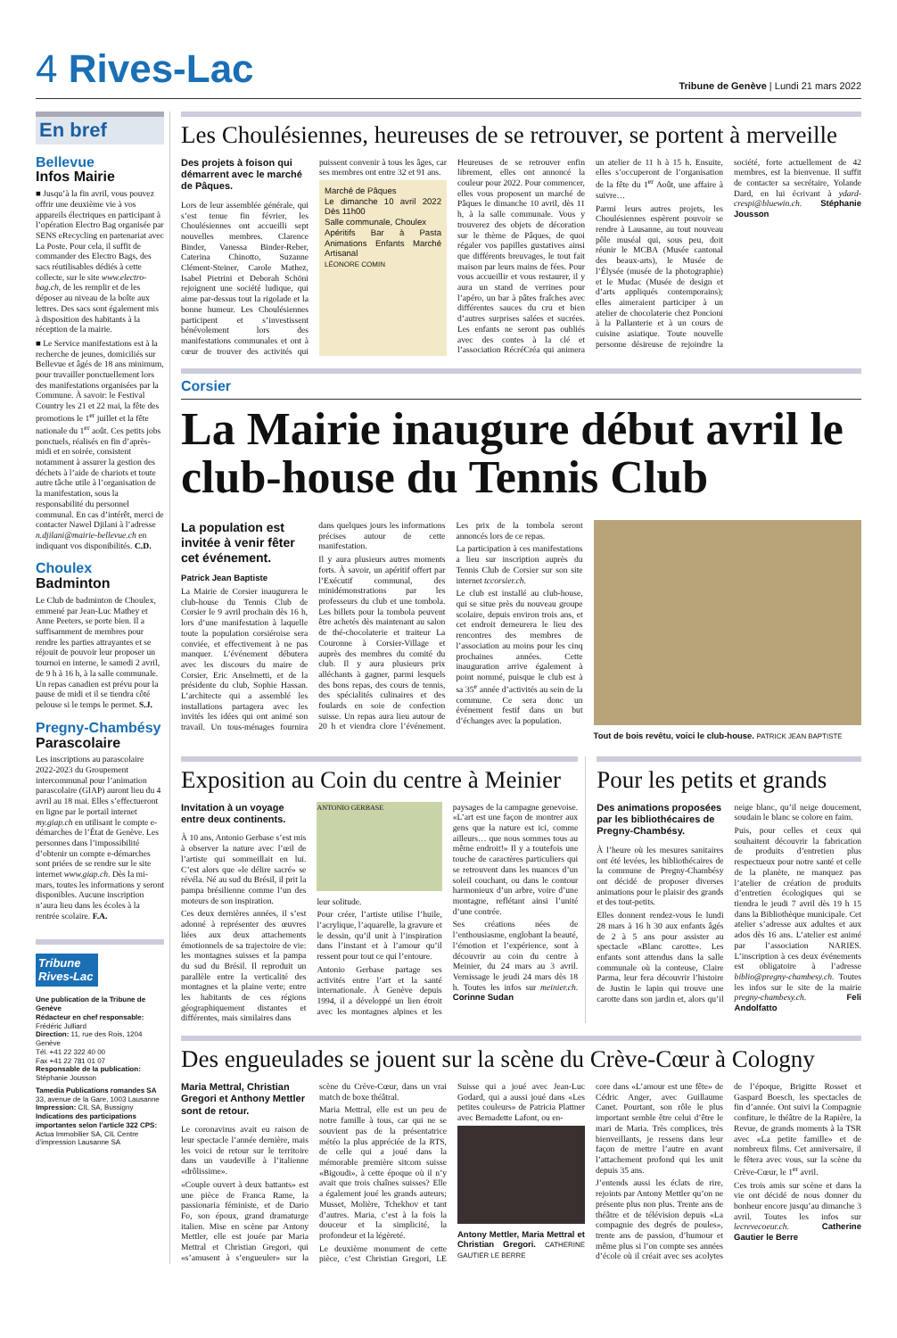4 Rives-Lac
Tribune de Genève | Lundi 21 mars 2022
En bref
Bellevue
Infos Mairie
■ Jusqu’à la fin avril, vous pouvez offrir une deuxième vie à vos appareils électriques en participant à l’opération Electro Bag organisée par SENS eRecycling en partenariat avec La Poste. Pour cela, il suffit de commander des Electro Bags, des sacs réutilisables dédiés à cette collecte, sur le site www.electro-bag.ch, de les remplir et de les déposer au niveau de la boîte aux lettres. Des sacs sont également mis à disposition des habitants à la réception de la mairie.
■ Le Service manifestations est à la recherche de jeunes, domiciliés sur Bellevue et âgés de 18 ans minimum, pour travailler ponctuellement lors des manifestations organisées par la Commune. À savoir: le Festival Country les 21 et 22 mai, la fête des promotions le 1<sup>er</sup> juillet et la fête nationale du 1<sup>er</sup> août. Ces petits jobs ponctuels, réalisés en fin d’après-midi et en soirée, consistent notamment à assurer la gestion des déchets à l’aide de chariots et toute autre tâche utile à l’organisation de la manifestation, sous la responsabilité du personnel communal. En cas d’intérêt, merci de contacter Nawel Djilani à l’adresse n.djilani@mairie-bellevue.ch en indiquant vos disponibilités. C.D.
Choulex
Badminton
Le Club de badminton de Choulex, emmené par Jean-Luc Mathey et Anne Peeters, se porte bien. Il a suffisamment de membres pour rendre les parties attrayantes et se réjouit de pouvoir leur proposer un tournoi en interne, le samedi 2 avril, de 9 h à 16 h, à la salle communale. Un repas canadien est prévu pour la pause de midi et il se tiendra côté pelouse si le temps le permet. S.J.
Pregny-Chambésy
Parascolaire
Les inscriptions au parascolaire 2022-2023 du Groupement intercommunal pour l’animation parascolaire (GIAP) auront lieu du 4 avril au 18 mai. Elles s’effectueront en ligne par le portail internet my.giap.ch en utilisant le compte e-démarches de l’État de Genève. Les personnes dans l’impossibilité d’obtenir un compte e-démarches sont priées de se rendre sur le site internet www.giap.ch. Dès la mi-mars, toutes les informations y seront disponibles. Aucune inscription n’aura lieu dans les écoles à la rentrée scolaire. F.A.
Tribune Rives-Lac
Une publication de la Tribune de Genève
Rédacteur en chef responsable: Frédéric Julliard
Direction: 11, rue des Rois, 1204 Genève
Tél. +41 22 322 40 00
Fax +41 22 781 01 07
Responsable de la publication: Stéphanie Jousson
Tamedia Publications romandes SA 33, avenue de la Gare, 1003 Lausanne
Impression: CIL SA, Bussigny
Indications des participations importantes selon l’article 322 CPS: Actua Immobilier SA, CIL Centre d’impression Lausanne SA
Les Choulésiennes, heureuses de se retrouver, se portent à merveille
Des projets à foison qui démarrent avec le marché de Pâques.
Lors de leur assemblée générale, qui s’est tenue fin février, les Choulésiennes ont accueilli sept nouvelles membres. Clarence Binder, Vanessa Binder-Reber, Caterina Chinotto, Suzanne Clément-Steiner, Carole Mathez, Isabel Pietrini et Deborah Schöni rejoignent une société ludique, qui aime par-dessus tout la rigolade et la bonne humeur. Les Choulésiennes participent et s’investissent bénévolement lors des manifestations communales et ont à cœur de trouver des activités qui puissent convenir à tous les âges, car ses membres ont entre 32 et 91 ans.
Marché de Pâques
Le dimanche 10 avril 2022 Dès 11h00
Salle communale, Choulex
Apéritifs Bar à Pasta Animations Enfants Marché Artisanal
LÉONORE COMIN
Heureuses de se retrouver enfin librement, elles ont annoncé la couleur pour 2022. Pour commencer, elles vous proposent un marché de Pâques le dimanche 10 avril, dès 11 h, à la salle communale. Vous y trouverez des objets de décoration sur le thème de Pâques, de quoi régaler vos papilles gustatives ainsi que différents breuvages, le tout fait maison par leurs mains de fées. Pour vous accueillir et vous restaurer, il y aura un stand de verrines pour l’apéro, un bar à pâtes fraîches avec différentes sauces du cru et bien d’autres surprises salées et sucrées. Les enfants ne seront pas oubliés avec des contes à la clé et l’association RécréCréa qui animera un atelier de 11 h à 15 h. Ensuite, elles s’occuperont de l’organisation de la fête du 1<sup>er</sup> Août, une affaire à suivre…
Parmi leurs autres projets, les Choulésiennes espèrent pouvoir se rendre à Lausanne, au tout nouveau pôle muséal qui, sous peu, doit réunir le MCBA (Musée cantonal des beaux-arts), le Musée de l’Élysée (musée de la photographie) et le Mudac (Musée de design et d’arts appliqués contemporains); elles aimeraient participer à un atelier de chocolaterie chez Poncioni à la Pallanterie et à un cours de cuisine asiatique. Toute nouvelle personne désireuse de rejoindre la société, forte actuellement de 42 membres, est la bienvenue. Il suffit de contacter sa secrétaire, Yolande Dard, en lui écrivant à ydard-crespi@bluewin.ch. Stéphanie Jousson
Corsier
La Mairie inaugure début avril le club-house du Tennis Club
La population est invitée à venir fêter cet événement.
Patrick Jean Baptiste
La Mairie de Corsier inaugurera le club-house du Tennis Club de Corsier le 9 avril prochain dès 16 h, lors d’une manifestation à laquelle toute la population corsiéroise sera conviée, et effectivement à ne pas manquer. L’événement débutera avec les discours du maire de Corsier, Eric Anselmetti, et de la présidente du club, Sophie Hassan. L’architecte qui a assemblé les installations partagera avec les invités les idées qui ont animé son travail. Un tous-ménages fournira dans quelques jours les informations précises autour de cette manifestation.
Il y aura plusieurs autres moments forts. À savoir, un apéritif offert par l’Exécutif communal, des minidémonstrations par les professeurs du club et une tombola. Les billets pour la tombola peuvent être achetés dès maintenant au salon de thé-chocolaterie et traiteur La Couronne à Corsier-Village et auprès des membres du comité du club. Il y aura plusieurs prix alléchants à gagner, parmi lesquels des bons repas, des cours de tennis, des spécialités culinaires et des foulards en soie de confection suisse. Un repas aura lieu autour de 20 h et viendra clore l’événement. Les prix de la tombola seront annoncés lors de ce repas.
La participation à ces manifestations a lieu sur inscription auprès du Tennis Club de Corsier sur son site internet tccorsier.ch.
Le club est installé au club-house, qui se situe près du nouveau groupe scolaire, depuis environ trois ans, et cet endroit demeurera le lieu des rencontres des membres de l’association au moins pour les cinq prochaines années. Cette inauguration arrive également à point nommé, puisque le club est à sa 35<sup>e</sup> année d’activités au sein de la commune. Ce sera donc un événement festif dans un but d’échanges avec la population.
Tout de bois revêtu, voici le club-house. PATRICK JEAN BAPTISTE
Exposition au Coin du centre à Meinier
Invitation à un voyage entre deux continents.
À 10 ans, Antonio Gerbase s’est mis à observer la nature avec l’œil de l’artiste qui sommeillait en lui. C’est alors que «le délire sacré» se révéla. Né au sud du Brésil, il prit la pampa brésilienne comme l’un des moteurs de son inspiration.
Ces deux dernières années, il s’est adonné à représenter des œuvres liées aux deux attachements émotionnels de sa trajectoire de vie: les montagnes suisses et la pampa du sud du Brésil. Il reproduit un parallèle entre la verticalité des montagnes et la plaine verte; entre les habitants de ces régions géographiquement distantes et différentes, mais similaires dans
ANTONIO GERBASE
leur solitude.
Pour créer, l’artiste utilise l’huile, l’acrylique, l’aquarelle, la gravure et le dessin, qu’il unit à l’inspiration dans l’instant et à l’amour qu’il ressent pour tout ce qui l’entoure.
Antonio Gerbase partage ses activités entre l’art et la santé internationale. À Genève depuis 1994, il a développé un lien étroit avec les montagnes alpines et les paysages de la campagne genevoise. «L’art est une façon de montrer aux gens que la nature est ici, comme ailleurs… que nous sommes tous au même endroit!» Il y a toutefois une touche de caractères particuliers qui se retrouvent dans les nuances d’un soleil couchant, ou dans le contour harmonieux d’un arbre, voire d’une montagne, reflétant ainsi l’unité d’une contrée.
Ses créations nées de l’enthousiasme, englobant la beauté, l’émotion et l’expérience, sont à découvrir au coin du centre à Meinier, du 24 mars au 3 avril. Vernissage le jeudi 24 mars dès 18 h. Toutes les infos sur meinier.ch. Corinne Sudan
Pour les petits et grands
Des animations proposées par les bibliothécaires de Pregny-Chambésy.
À l’heure où les mesures sanitaires ont été levées, les bibliothécaires de la commune de Pregny-Chambésy ont décidé de proposer diverses animations pour le plaisir des grands et des tout-petits.
Elles donnent rendez-vous le lundi 28 mars à 16 h 30 aux enfants âgés de 2 à 5 ans pour assister au spectacle «Blanc carotte». Les enfants sont attendus dans la salle communale où la conteuse, Claire Parma, leur fera découvrir l’histoire de Justin le lapin qui trouve une carotte dans son jardin et, alors qu’il neige blanc, qu’il neige doucement, soudain le blanc se colore en faim.
Puis, pour celles et ceux qui souhaitent découvrir la fabrication de produits d’entretien plus respectueux pour notre santé et celle de la planète, ne manquez pas l’atelier de création de produits d’entretien écologiques qui se tiendra le jeudi 7 avril dès 19 h 15 dans la Bibliothèque municipale. Cet atelier s’adresse aux adultes et aux ados dès 16 ans. L’atelier est animé par l’association NARIES. L’inscription à ces deux événements est obligatoire à l’adresse biblio@pregny-chambesy.ch. Toutes les infos sur le site de la mairie pregny-chambesy.ch. Feli Andolfatto
Des engueulades se jouent sur la scène du Crève-Cœur à Cologny
Maria Mettral, Christian Gregori et Anthony Mettler sont de retour.
Le coronavirus avait eu raison de leur spectacle l’année dernière, mais les voici de retour sur le territoire dans un vaudeville à l’italienne «drôlissime».
«Couple ouvert à deux battants» est une pièce de Franca Rame, la passionaria féministe, et de Dario Fo, son époux, grand dramaturge italien. Mise en scène par Antony Mettler, elle est jouée par Maria Mettral et Christian Gregori, qui «s’amusent à s’engueuler» sur la scène du Crève-Cœur, dans un vrai match de boxe théâtral.
Maria Mettral, elle est un peu de notre famille à tous, car qui ne se souvient pas de la présentatrice météo la plus appréciée de la RTS, de celle qui a joué dans la mémorable première sitcom suisse «Bigoudi», à cette époque où il n’y avait que trois chaînes suisses? Elle a également joué les grands auteurs; Musset, Molière, Tchekhov et tant d’autres. Maria, c’est à la fois la douceur et la simplicité, la profondeur et la légèreté.
Le deuxième monument de cette pièce, c’est Christian Gregori, LE Suisse qui a joué avec Jean-Luc Godard, qui a aussi joué dans «Les petites couleurs» de Patricia Plattner avec Bernadette Lafont, ou en-
Antony Mettler, Maria Mettral et Christian Gregori. CATHERINE GAUTIER LE BERRE
core dans «L’amour est une fête» de Cédric Anger, avec Guillaume Canet. Pourtant, son rôle le plus important semble être celui d’être le mari de Maria. Très complices, très bienveillants, je ressens dans leur façon de mettre l’autre en avant l’attachement profond qui les unit depuis 35 ans.
J’entends aussi les éclats de rire, rejoints par Antony Mettler qu’on ne présente plus non plus. Trente ans de théâtre et de télévision depuis «La compagnie des degrés de poules», trente ans de passion, d’humour et même plus si l’on compte ses années d’école où il créait avec ses acolytes de l’époque, Brigitte Rosset et Gaspard Boesch, les spectacles de fin d’année. Ont suivi la Compagnie confiture, le théâtre de la Rapière, la Revue, de grands moments à la TSR avec «La petite famille» et de nombreux films. Cet anniversaire, il le fêtera avec vous, sur la scène du Crève-Cœur, le 1<sup>er</sup> avril.
Ces trois amis sur scène et dans la vie ont décidé de nous donner du bonheur encore jusqu’au dimanche 3 avril. Toutes les infos sur lecrevecoeur.ch. Catherine Gautier le Berre